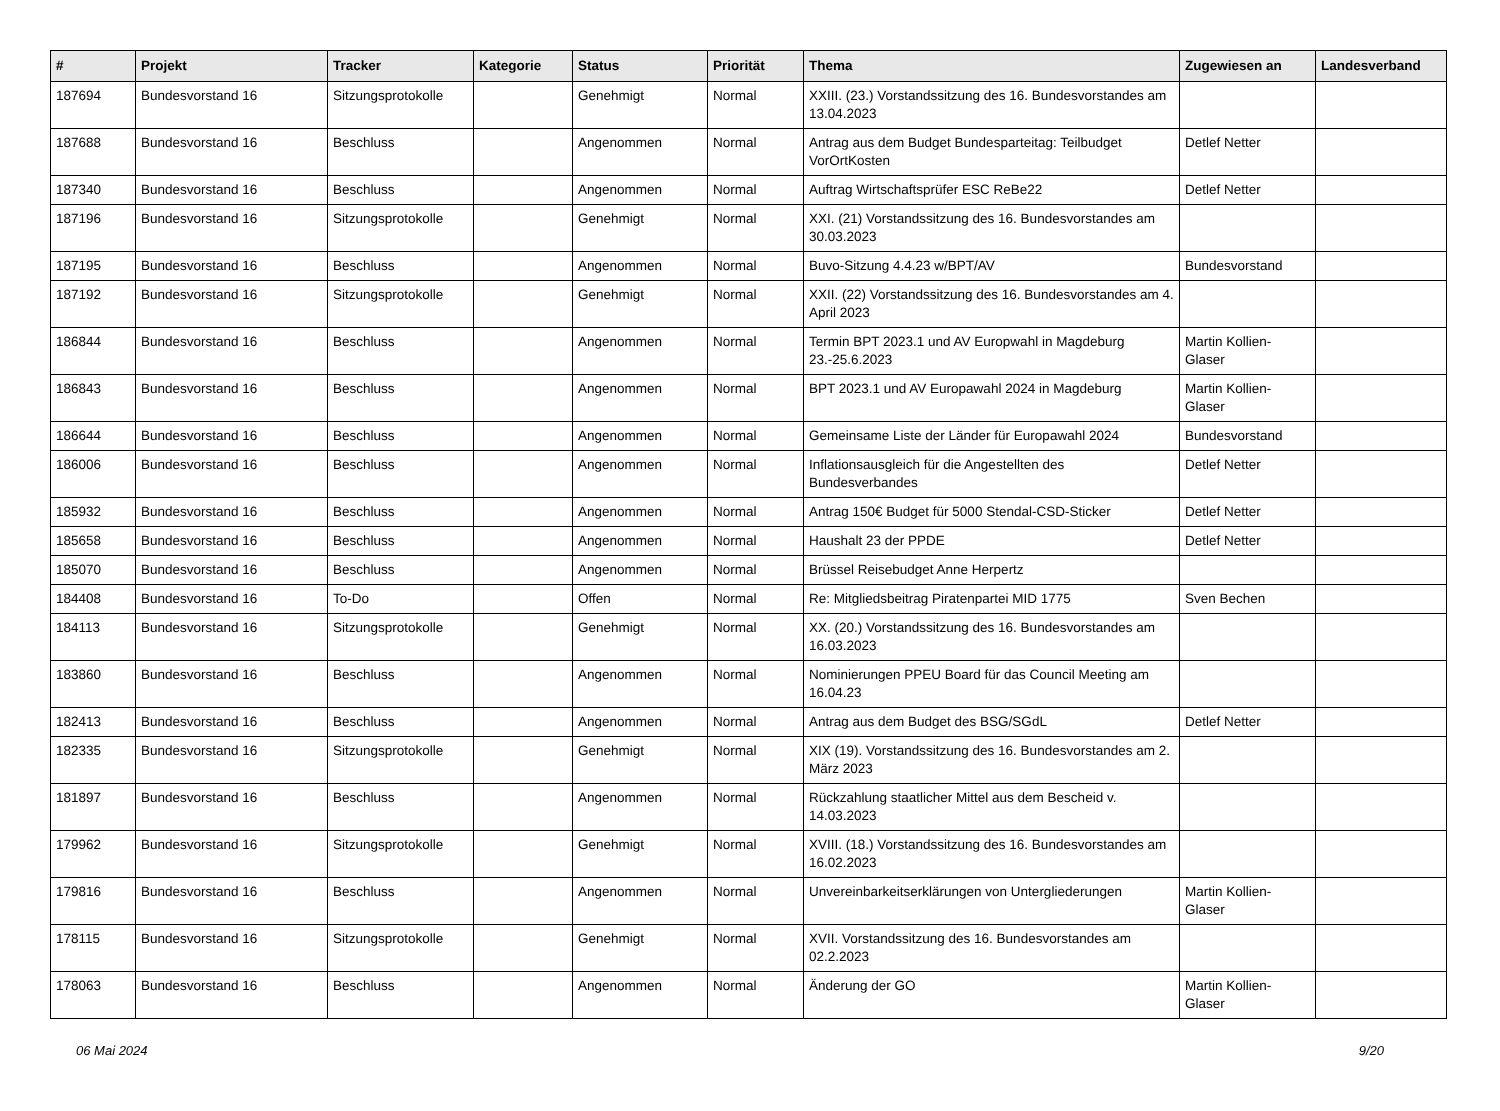| # | Projekt | Tracker | Kategorie | Status | Priorität | Thema | Zugewiesen an | Landesverband |
| --- | --- | --- | --- | --- | --- | --- | --- | --- |
| 187694 | Bundesvorstand 16 | Sitzungsprotokolle | | Genehmigt | Normal | XXIII. (23.) Vorstandssitzung des 16. Bundesvorstandes am 13.04.2023 | | |
| 187688 | Bundesvorstand 16 | Beschluss | | Angenommen | Normal | Antrag aus dem Budget Bundesparteitag: Teilbudget VorOrtKosten | Detlef Netter | |
| 187340 | Bundesvorstand 16 | Beschluss | | Angenommen | Normal | Auftrag Wirtschaftsprüfer ESC ReBe22 | Detlef Netter | |
| 187196 | Bundesvorstand 16 | Sitzungsprotokolle | | Genehmigt | Normal | XXI. (21) Vorstandssitzung des 16. Bundesvorstandes am 30.03.2023 | | |
| 187195 | Bundesvorstand 16 | Beschluss | | Angenommen | Normal | Buvo-Sitzung 4.4.23 w/BPT/AV | Bundesvorstand | |
| 187192 | Bundesvorstand 16 | Sitzungsprotokolle | | Genehmigt | Normal | XXII. (22) Vorstandssitzung des 16. Bundesvorstandes am 4. April 2023 | | |
| 186844 | Bundesvorstand 16 | Beschluss | | Angenommen | Normal | Termin BPT 2023.1 und AV Europwahl in Magdeburg 23.-25.6.2023 | Martin Kollien-Glaser | |
| 186843 | Bundesvorstand 16 | Beschluss | | Angenommen | Normal | BPT 2023.1 und AV Europawahl 2024 in Magdeburg | Martin Kollien-Glaser | |
| 186644 | Bundesvorstand 16 | Beschluss | | Angenommen | Normal | Gemeinsame Liste der Länder für Europawahl 2024 | Bundesvorstand | |
| 186006 | Bundesvorstand 16 | Beschluss | | Angenommen | Normal | Inflationsausgleich für die Angestellten des Bundesverbandes | Detlef Netter | |
| 185932 | Bundesvorstand 16 | Beschluss | | Angenommen | Normal | Antrag 150€ Budget für 5000 Stendal-CSD-Sticker | Detlef Netter | |
| 185658 | Bundesvorstand 16 | Beschluss | | Angenommen | Normal | Haushalt 23 der PPDE | Detlef Netter | |
| 185070 | Bundesvorstand 16 | Beschluss | | Angenommen | Normal | Brüssel Reisebudget Anne Herpertz | | |
| 184408 | Bundesvorstand 16 | To-Do | | Offen | Normal | Re: Mitgliedsbeitrag Piratenpartei MID 1775 | Sven Bechen | |
| 184113 | Bundesvorstand 16 | Sitzungsprotokolle | | Genehmigt | Normal | XX. (20.) Vorstandssitzung des 16. Bundesvorstandes am 16.03.2023 | | |
| 183860 | Bundesvorstand 16 | Beschluss | | Angenommen | Normal | Nominierungen PPEU Board für das Council Meeting am 16.04.23 | | |
| 182413 | Bundesvorstand 16 | Beschluss | | Angenommen | Normal | Antrag aus dem Budget des BSG/SGdL | Detlef Netter | |
| 182335 | Bundesvorstand 16 | Sitzungsprotokolle | | Genehmigt | Normal | XIX (19). Vorstandssitzung des 16. Bundesvorstandes am 2. März 2023 | | |
| 181897 | Bundesvorstand 16 | Beschluss | | Angenommen | Normal | Rückzahlung staatlicher Mittel aus dem Bescheid v. 14.03.2023 | | |
| 179962 | Bundesvorstand 16 | Sitzungsprotokolle | | Genehmigt | Normal | XVIII. (18.) Vorstandssitzung des 16. Bundesvorstandes am 16.02.2023 | | |
| 179816 | Bundesvorstand 16 | Beschluss | | Angenommen | Normal | Unvereinbarkeitserklärungen von Untergliederungen | Martin Kollien-Glaser | |
| 178115 | Bundesvorstand 16 | Sitzungsprotokolle | | Genehmigt | Normal | XVII. Vorstandssitzung des 16. Bundesvorstandes am 02.2.2023 | | |
| 178063 | Bundesvorstand 16 | Beschluss | | Angenommen | Normal | Änderung der GO | Martin Kollien-Glaser | |
06 Mai 2024 9/20